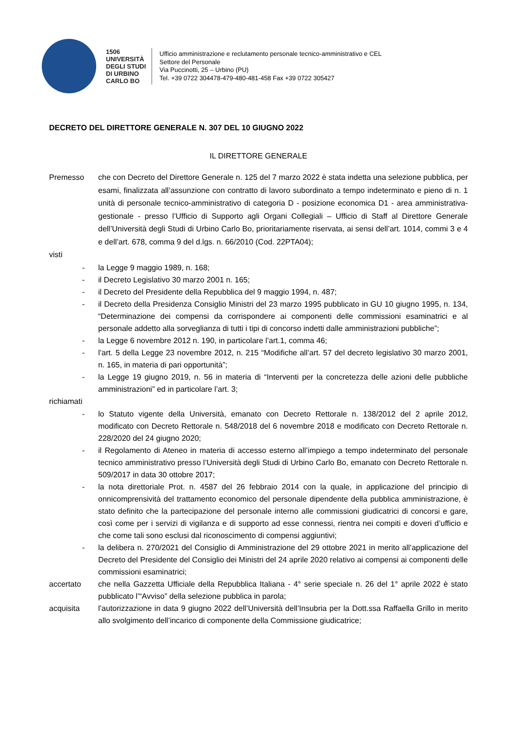1506
UNIVERSITÀ
DEGLI STUDI
DI URBINO
CARLO BO
Ufficio amministrazione e reclutamento personale tecnico-amministrativo e CEL
Settore del Personale
Via Puccinotti, 25 – Urbino (PU)
Tel. +39 0722 304478-479-480-481-458 Fax +39 0722 305427
DECRETO DEL DIRETTORE GENERALE N. 307 DEL 10 GIUGNO 2022
IL DIRETTORE GENERALE
Premesso che con Decreto del Direttore Generale n. 125 del 7 marzo 2022 è stata indetta una selezione pubblica, per esami, finalizzata all’assunzione con contratto di lavoro subordinato a tempo indeterminato e pieno di n. 1 unità di personale tecnico-amministrativo di categoria D - posizione economica D1 - area amministrativa-gestionale - presso l’Ufficio di Supporto agli Organi Collegiali – Ufficio di Staff al Direttore Generale dell’Università degli Studi di Urbino Carlo Bo, prioritariamente riservata, ai sensi dell’art. 1014, commi 3 e 4 e dell’art. 678, comma 9 del d.lgs. n. 66/2010 (Cod. 22PTA04);
visti
- la Legge 9 maggio 1989, n. 168;
- il Decreto Legislativo 30 marzo 2001 n. 165;
- il Decreto del Presidente della Repubblica del 9 maggio 1994, n. 487;
- il Decreto della Presidenza Consiglio Ministri del 23 marzo 1995 pubblicato in GU 10 giugno 1995, n. 134, “Determinazione dei compensi da corrispondere ai componenti delle commissioni esaminatrici e al personale addetto alla sorveglianza di tutti i tipi di concorso indetti dalle amministrazioni pubbliche”;
- la Legge 6 novembre 2012 n. 190, in particolare l’art.1, comma 46;
- l’art. 5 della Legge 23 novembre 2012, n. 215 “Modifiche all’art. 57 del decreto legislativo 30 marzo 2001, n. 165, in materia di pari opportunità”;
- la Legge 19 giugno 2019, n. 56 in materia di “Interventi per la concretezza delle azioni delle pubbliche amministrazioni” ed in particolare l’art. 3;
richiamati
- lo Statuto vigente della Università, emanato con Decreto Rettorale n. 138/2012 del 2 aprile 2012, modificato con Decreto Rettorale n. 548/2018 del 6 novembre 2018 e modificato con Decreto Rettorale n. 228/2020 del 24 giugno 2020;
- il Regolamento di Ateneo in materia di accesso esterno all’impiego a tempo indeterminato del personale tecnico amministrativo presso l’Università degli Studi di Urbino Carlo Bo, emanato con Decreto Rettorale n. 509/2017 in data 30 ottobre 2017;
- la nota direttoriale Prot. n. 4587 del 26 febbraio 2014 con la quale, in applicazione del principio di onnicomprensività del trattamento economico del personale dipendente della pubblica amministrazione, è stato definito che la partecipazione del personale interno alle commissioni giudicatrici di concorsi e gare, così come per i servizi di vigilanza e di supporto ad esse connessi, rientra nei compiti e doveri d’ufficio e che come tali sono esclusi dal riconoscimento di compensi aggiuntivi;
- la delibera n. 270/2021 del Consiglio di Amministrazione del 29 ottobre 2021 in merito all’applicazione del Decreto del Presidente del Consiglio dei Ministri del 24 aprile 2020 relativo ai compensi ai componenti delle commissioni esaminatrici;
accertato che nella Gazzetta Ufficiale della Repubblica Italiana - 4° serie speciale n. 26 del 1° aprile 2022 è stato pubblicato l’“Avviso” della selezione pubblica in parola;
acquisita l’autorizzazione in data 9 giugno 2022 dell’Università dell’Insubria per la Dott.ssa Raffaella Grillo in merito allo svolgimento dell’incarico di componente della Commissione giudicatrice;